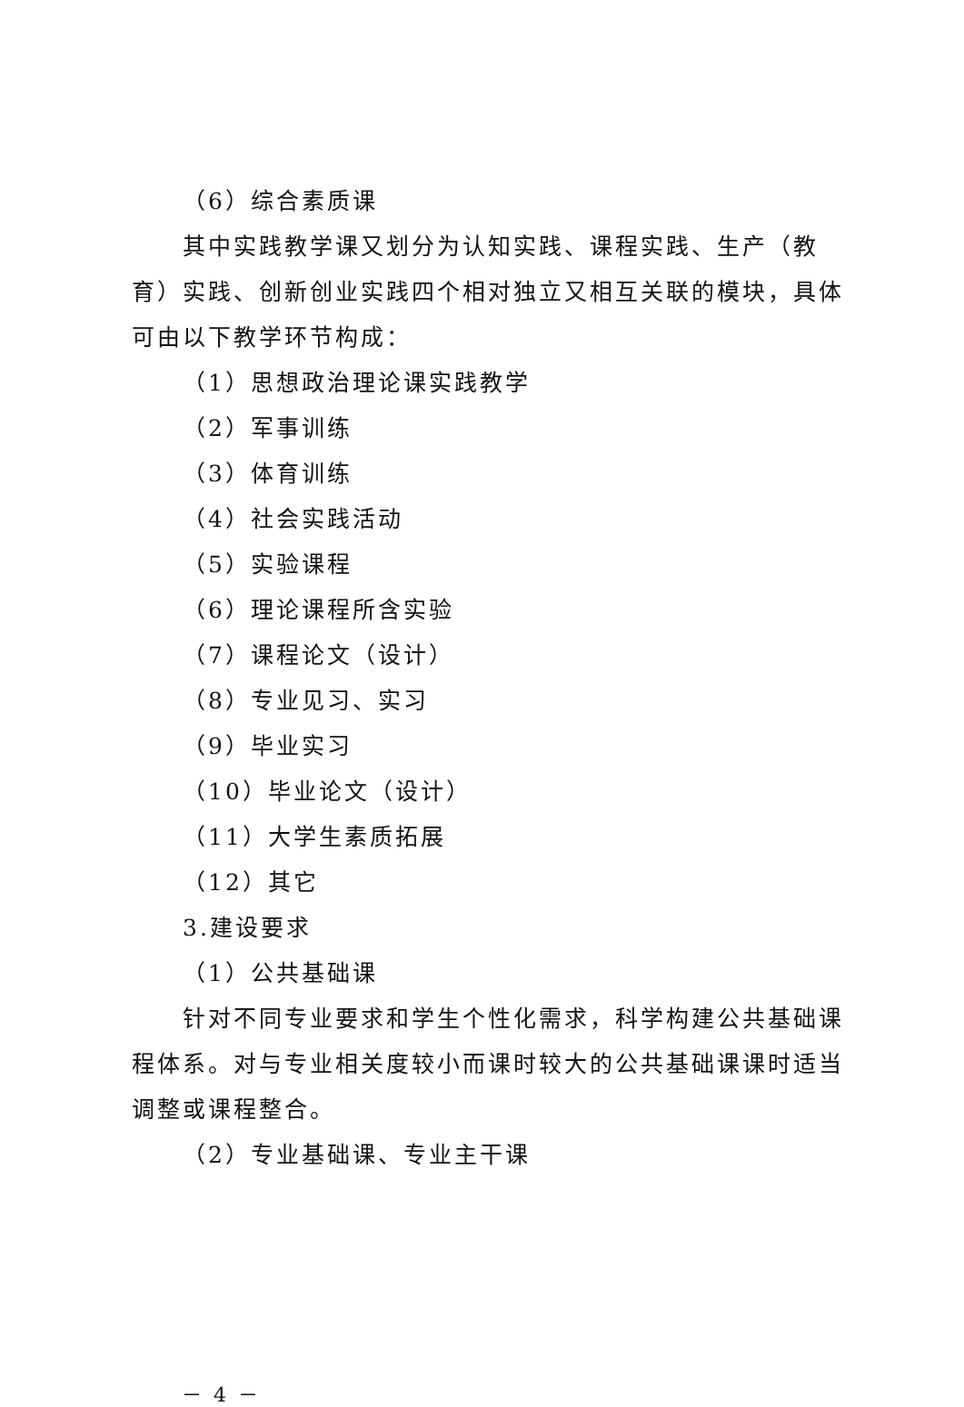（6）综合素质课
其中实践教学课又划分为认知实践、课程实践、生产（教育）实践、创新创业实践四个相对独立又相互关联的模块，具体可由以下教学环节构成：
（1）思想政治理论课实践教学
（2）军事训练
（3）体育训练
（4）社会实践活动
（5）实验课程
（6）理论课程所含实验
（7）课程论文（设计）
（8）专业见习、实习
（9）毕业实习
（10）毕业论文（设计）
（11）大学生素质拓展
（12）其它
3.建设要求
（1）公共基础课
针对不同专业要求和学生个性化需求，科学构建公共基础课程体系。对与专业相关度较小而课时较大的公共基础课课时适当调整或课程整合。
（2）专业基础课、专业主干课
－ 4 －